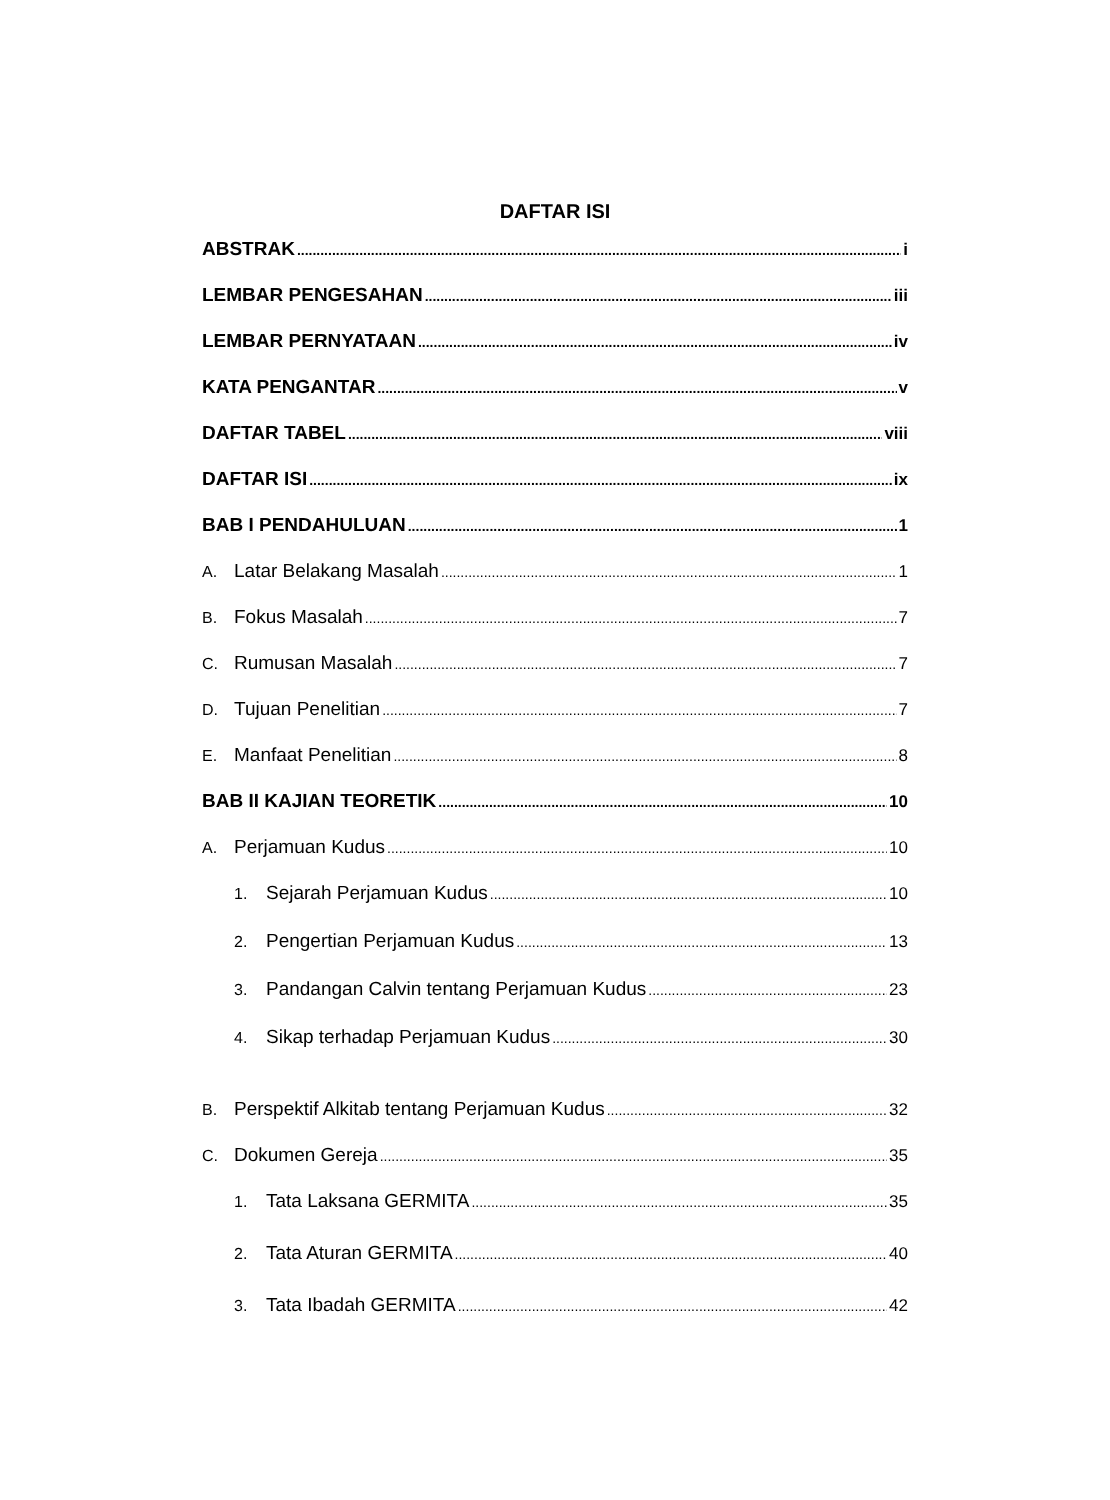DAFTAR ISI
ABSTRAK i
LEMBAR PENGESAHAN iii
LEMBAR PERNYATAAN iv
KATA PENGANTAR v
DAFTAR TABEL viii
DAFTAR ISI ix
BAB I PENDAHULUAN 1
A. Latar Belakang Masalah 1
B. Fokus Masalah 7
C. Rumusan Masalah 7
D. Tujuan Penelitian 7
E. Manfaat Penelitian 8
BAB II KAJIAN TEORETIK 10
A. Perjamuan Kudus 10
1. Sejarah Perjamuan Kudus 10
2. Pengertian Perjamuan Kudus 13
3. Pandangan Calvin tentang Perjamuan Kudus 23
4. Sikap terhadap Perjamuan Kudus 30
B. Perspektif Alkitab tentang Perjamuan Kudus 32
C. Dokumen Gereja 35
1. Tata Laksana GERMITA 35
2. Tata Aturan GERMITA 40
3. Tata Ibadah GERMITA 42